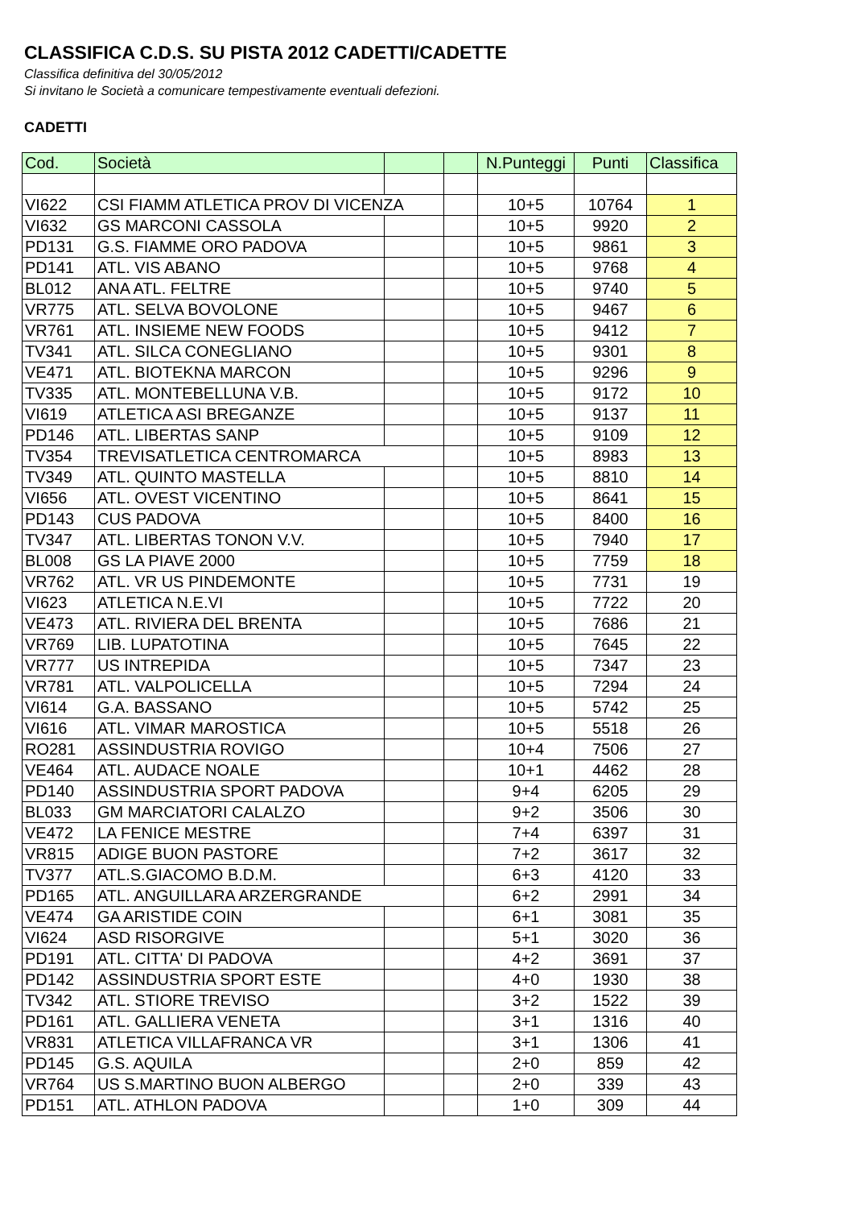CLASSIFICA C.D.S. SU PISTA 2012 CADETTI/CADETTE
Classifica definitiva del 30/05/2012
Si invitano le Società a comunicare tempestivamente eventuali defezioni.
CADETTI
| Cod. | Società | | | N.Punteggi | Punti | Classifica |
| --- | --- | --- | --- | --- | --- | --- |
| VI622 | CSI FIAMM ATLETICA PROV DI VICENZA | | | 10+5 | 10764 | 1 |
| VI632 | GS MARCONI CASSOLA | | | 10+5 | 9920 | 2 |
| PD131 | G.S. FIAMME ORO PADOVA | | | 10+5 | 9861 | 3 |
| PD141 | ATL. VIS ABANO | | | 10+5 | 9768 | 4 |
| BL012 | ANA ATL. FELTRE | | | 10+5 | 9740 | 5 |
| VR775 | ATL. SELVA BOVOLONE | | | 10+5 | 9467 | 6 |
| VR761 | ATL. INSIEME NEW FOODS | | | 10+5 | 9412 | 7 |
| TV341 | ATL. SILCA CONEGLIANO | | | 10+5 | 9301 | 8 |
| VE471 | ATL. BIOTEKNA MARCON | | | 10+5 | 9296 | 9 |
| TV335 | ATL. MONTEBELLUNA V.B. | | | 10+5 | 9172 | 10 |
| VI619 | ATLETICA ASI BREGANZE | | | 10+5 | 9137 | 11 |
| PD146 | ATL. LIBERTAS SANP | | | 10+5 | 9109 | 12 |
| TV354 | TREVISATLETICA CENTROMARCA | | | 10+5 | 8983 | 13 |
| TV349 | ATL. QUINTO MASTELLA | | | 10+5 | 8810 | 14 |
| VI656 | ATL. OVEST VICENTINO | | | 10+5 | 8641 | 15 |
| PD143 | CUS PADOVA | | | 10+5 | 8400 | 16 |
| TV347 | ATL. LIBERTAS TONON V.V. | | | 10+5 | 7940 | 17 |
| BL008 | GS LA PIAVE 2000 | | | 10+5 | 7759 | 18 |
| VR762 | ATL. VR US PINDEMONTE | | | 10+5 | 7731 | 19 |
| VI623 | ATLETICA N.E.VI | | | 10+5 | 7722 | 20 |
| VE473 | ATL. RIVIERA DEL BRENTA | | | 10+5 | 7686 | 21 |
| VR769 | LIB. LUPATOTINA | | | 10+5 | 7645 | 22 |
| VR777 | US INTREPIDA | | | 10+5 | 7347 | 23 |
| VR781 | ATL. VALPOLICELLA | | | 10+5 | 7294 | 24 |
| VI614 | G.A. BASSANO | | | 10+5 | 5742 | 25 |
| VI616 | ATL. VIMAR MAROSTICA | | | 10+5 | 5518 | 26 |
| RO281 | ASSINDUSTRIA ROVIGO | | | 10+4 | 7506 | 27 |
| VE464 | ATL. AUDACE NOALE | | | 10+1 | 4462 | 28 |
| PD140 | ASSINDUSTRIA SPORT PADOVA | | | 9+4 | 6205 | 29 |
| BL033 | GM MARCIATORI CALALZO | | | 9+2 | 3506 | 30 |
| VE472 | LA FENICE MESTRE | | | 7+4 | 6397 | 31 |
| VR815 | ADIGE BUON PASTORE | | | 7+2 | 3617 | 32 |
| TV377 | ATL.S.GIACOMO B.D.M. | | | 6+3 | 4120 | 33 |
| PD165 | ATL. ANGUILLARA ARZERGRANDE | | | 6+2 | 2991 | 34 |
| VE474 | GA ARISTIDE COIN | | | 6+1 | 3081 | 35 |
| VI624 | ASD RISORGIVE | | | 5+1 | 3020 | 36 |
| PD191 | ATL. CITTA' DI PADOVA | | | 4+2 | 3691 | 37 |
| PD142 | ASSINDUSTRIA SPORT ESTE | | | 4+0 | 1930 | 38 |
| TV342 | ATL. STIORE TREVISO | | | 3+2 | 1522 | 39 |
| PD161 | ATL. GALLIERA VENETA | | | 3+1 | 1316 | 40 |
| VR831 | ATLETICA VILLAFRANCA VR | | | 3+1 | 1306 | 41 |
| PD145 | G.S. AQUILA | | | 2+0 | 859 | 42 |
| VR764 | US S.MARTINO BUON ALBERGO | | | 2+0 | 339 | 43 |
| PD151 | ATL. ATHLON PADOVA | | | 1+0 | 309 | 44 |